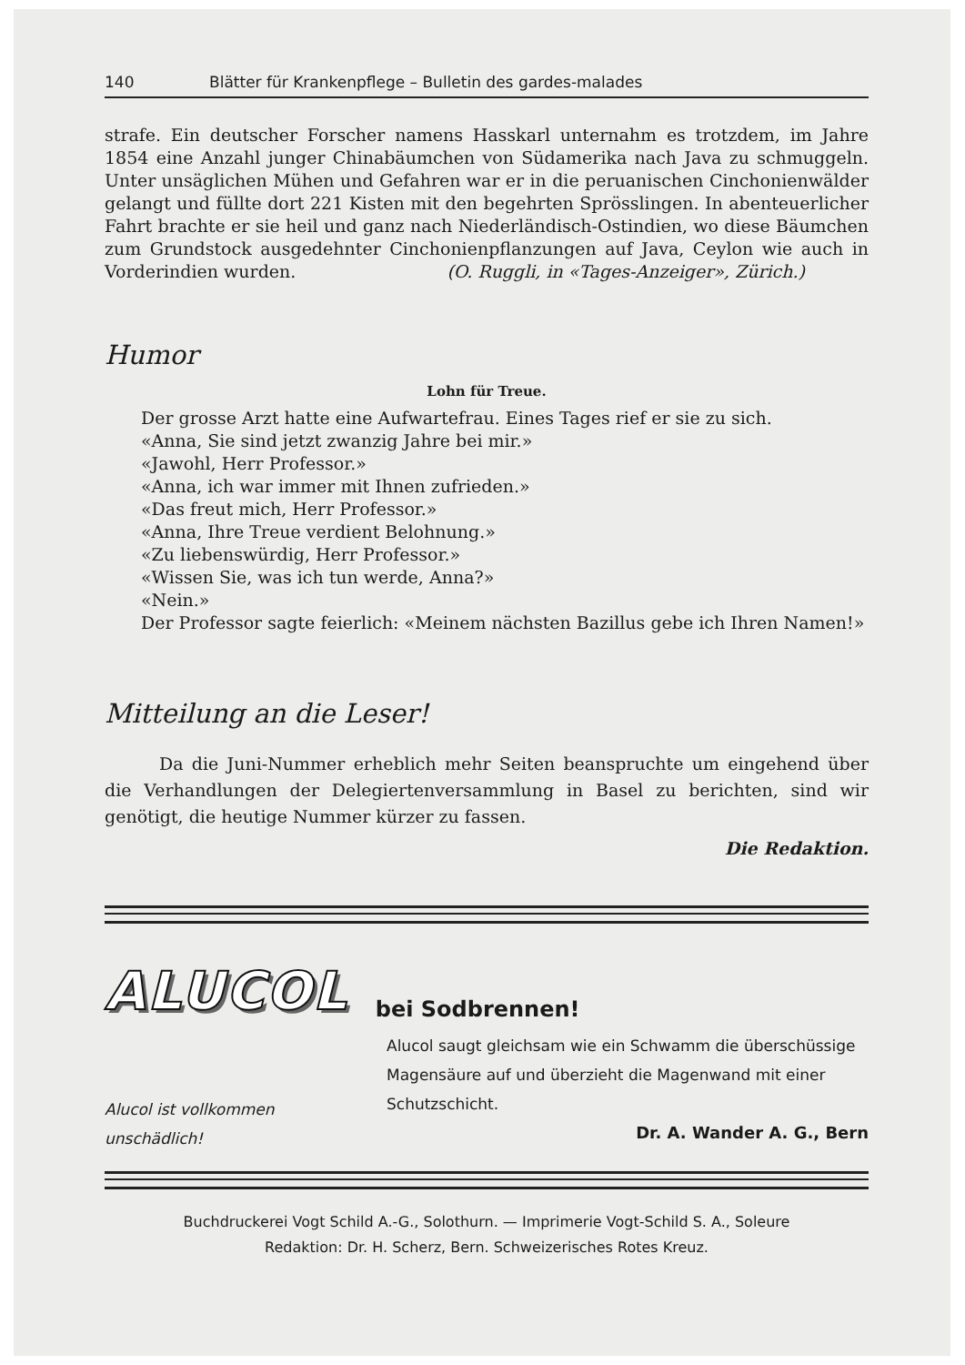140 Blätter für Krankenpflege – Bulletin des gardes-malades
strafe. Ein deutscher Forscher namens Hasskarl unternahm es trotzdem, im Jahre 1854 eine Anzahl junger Chinabäumchen von Südamerika nach Java zu schmuggeln. Unter unsäglichen Mühen und Gefahren war er in die peruanischen Cinchonienwälder gelangt und füllte dort 221 Kisten mit den begehrten Sprösslingen. In abenteuerlicher Fahrt brachte er sie heil und ganz nach Niederländisch-Ostindien, wo diese Bäumchen zum Grundstock ausgedehnter Cinchonienpflanzungen auf Java, Ceylon wie auch in Vorderindien wurden. (O. Ruggli, in «Tages-Anzeiger», Zürich.)
Humor
Lohn für Treue.
Der grosse Arzt hatte eine Aufwartefrau. Eines Tages rief er sie zu sich.
«Anna, Sie sind jetzt zwanzig Jahre bei mir.»
«Jawohl, Herr Professor.»
«Anna, ich war immer mit Ihnen zufrieden.»
«Das freut mich, Herr Professor.»
«Anna, Ihre Treue verdient Belohnung.»
«Zu liebenswürdig, Herr Professor.»
«Wissen Sie, was ich tun werde, Anna?»
«Nein.»
Der Professor sagte feierlich: «Meinem nächsten Bazillus gebe ich Ihren Namen!»
Mitteilung an die Leser!
Da die Juni-Nummer erheblich mehr Seiten beanspruchte um eingehend über die Verhandlungen der Delegiertenversammlung in Basel zu berichten, sind wir genötigt, die heutige Nummer kürzer zu fassen.
Die Redaktion.
ALUCOL
bei Sodbrennen!
Alucol ist vollkommen
unschädlich!
Alucol saugt gleichsam wie ein Schwamm die überschüssige Magensäure auf und überzieht die Magenwand mit einer Schutzschicht.
Dr. A. Wander A. G., Bern
Buchdruckerei Vogt Schild A.-G., Solothurn. — Imprimerie Vogt-Schild S. A., Soleure
Redaktion: Dr. H. Scherz, Bern. Schweizerisches Rotes Kreuz.